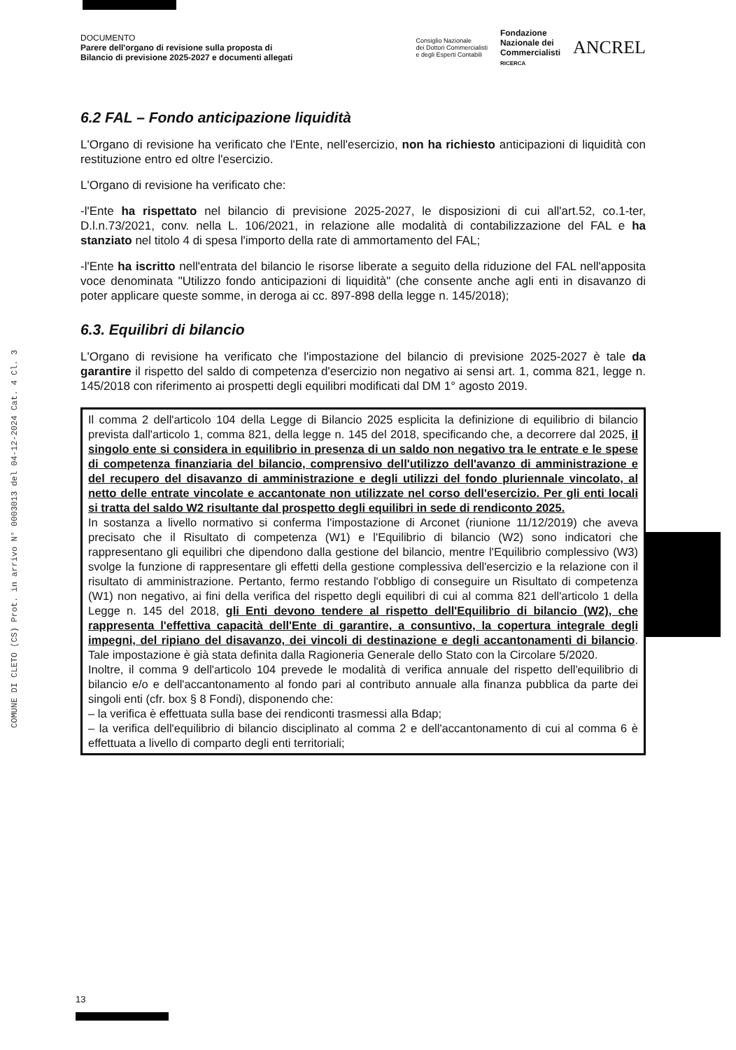COMUNE DI CLETO (CS) Prot. in arrivo N° 0003013 del 04-12-2024 Cat. 4 Cl. 3
DOCUMENTO
Parere dell'organo di revisione sulla proposta di
Bilancio di previsione 2025-2027 e documenti allegati
Consiglio Nazionale
dei Dottori Commercialisti
e degli Esperti Contabili Fondazione
Nazionale dei
Commercialisti
RICERCA ANCREL
6.2 FAL – Fondo anticipazione liquidità
L'Organo di revisione ha verificato che l'Ente, nell'esercizio, non ha richiesto anticipazioni di liquidità con restituzione entro ed oltre l'esercizio.
L'Organo di revisione ha verificato che:
-l'Ente ha rispettato nel bilancio di previsione 2025-2027, le disposizioni di cui all'art.52, co.1-ter, D.l.n.73/2021, conv. nella L. 106/2021, in relazione alle modalità di contabilizzazione del FAL e ha stanziato nel titolo 4 di spesa l'importo della rate di ammortamento del FAL;
-l'Ente ha iscritto nell'entrata del bilancio le risorse liberate a seguito della riduzione del FAL nell'apposita voce denominata "Utilizzo fondo anticipazioni di liquidità" (che consente anche agli enti in disavanzo di poter applicare queste somme, in deroga ai cc. 897-898 della legge n. 145/2018);
6.3. Equilibri di bilancio
L'Organo di revisione ha verificato che l'impostazione del bilancio di previsione 2025-2027 è tale da garantire il rispetto del saldo di competenza d'esercizio non negativo ai sensi art. 1, comma 821, legge n. 145/2018 con riferimento ai prospetti degli equilibri modificati dal DM 1° agosto 2019.
Il comma 2 dell'articolo 104 della Legge di Bilancio 2025 esplicita la definizione di equilibrio di bilancio prevista dall'articolo 1, comma 821, della legge n. 145 del 2018, specificando che, a decorrere dal 2025, il singolo ente si considera in equilibrio in presenza di un saldo non negativo tra le entrate e le spese di competenza finanziaria del bilancio, comprensivo dell'utilizzo dell'avanzo di amministrazione e del recupero del disavanzo di amministrazione e degli utilizzi del fondo pluriennale vincolato, al netto delle entrate vincolate e accantonate non utilizzate nel corso dell'esercizio. Per gli enti locali si tratta del saldo W2 risultante dal prospetto degli equilibri in sede di rendiconto 2025.
In sostanza a livello normativo si conferma l'impostazione di Arconet (riunione 11/12/2019) che aveva precisato che il Risultato di competenza (W1) e l'Equilibrio di bilancio (W2) sono indicatori che rappresentano gli equilibri che dipendono dalla gestione del bilancio, mentre l'Equilibrio complessivo (W3) svolge la funzione di rappresentare gli effetti della gestione complessiva dell'esercizio e la relazione con il risultato di amministrazione. Pertanto, fermo restando l'obbligo di conseguire un Risultato di competenza (W1) non negativo, ai fini della verifica del rispetto degli equilibri di cui al comma 821 dell'articolo 1 della Legge n. 145 del 2018, gli Enti devono tendere al rispetto dell'Equilibrio di bilancio (W2), che rappresenta l'effettiva capacità dell'Ente di garantire, a consuntivo, la copertura integrale degli impegni, del ripiano del disavanzo, dei vincoli di destinazione e degli accantonamenti di bilancio. Tale impostazione è già stata definita dalla Ragioneria Generale dello Stato con la Circolare 5/2020.
Inoltre, il comma 9 dell'articolo 104 prevede le modalità di verifica annuale del rispetto dell'equilibrio di bilancio e/o e dell'accantonamento al fondo pari al contributo annuale alla finanza pubblica da parte dei singoli enti (cfr. box § 8 Fondi), disponendo che:
– la verifica è effettuata sulla base dei rendiconti trasmessi alla Bdap;
– la verifica dell'equilibrio di bilancio disciplinato al comma 2 e dell'accantonamento di cui al comma 6 è effettuata a livello di comparto degli enti territoriali;
13